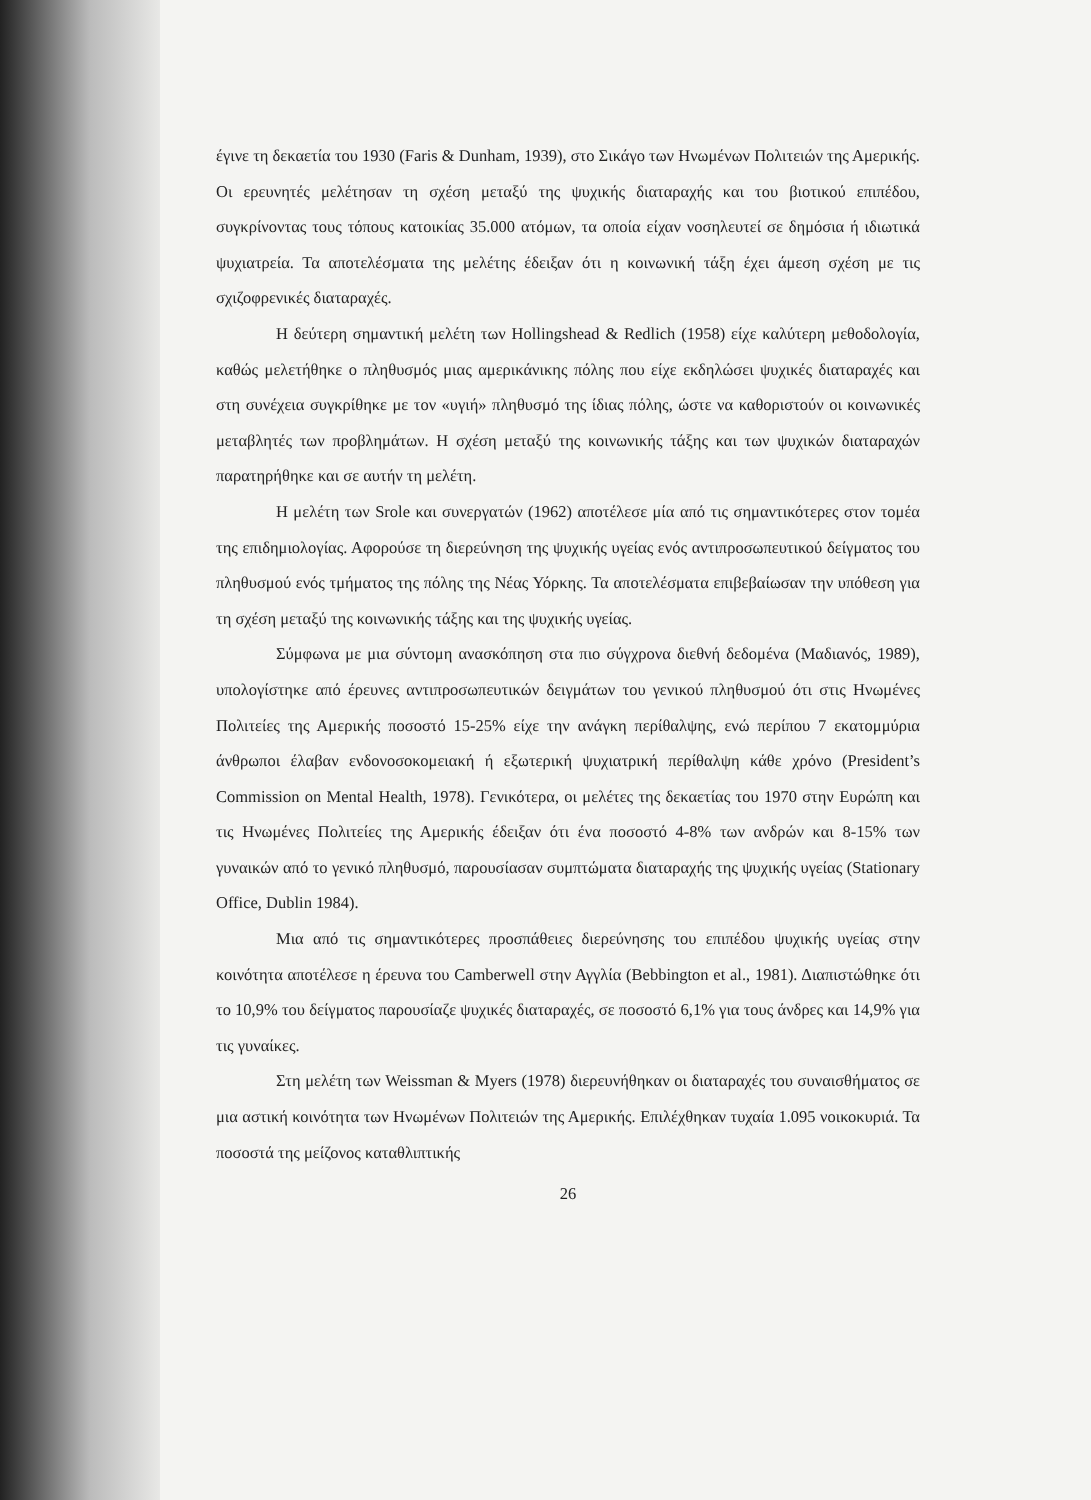έγινε τη δεκαετία του 1930 (Faris & Dunham, 1939), στο Σικάγο των Ηνωμένων Πολιτειών της Αμερικής. Οι ερευνητές μελέτησαν τη σχέση μεταξύ της ψυχικής διαταραχής και του βιοτικού επιπέδου, συγκρίνοντας τους τόπους κατοικίας 35.000 ατόμων, τα οποία είχαν νοσηλευτεί σε δημόσια ή ιδιωτικά ψυχιατρεία. Τα αποτελέσματα της μελέτης έδειξαν ότι η κοινωνική τάξη έχει άμεση σχέση με τις σχιζοφρενικές διαταραχές.
Η δεύτερη σημαντική μελέτη των Hollingshead & Redlich (1958) είχε καλύτερη μεθοδολογία, καθώς μελετήθηκε ο πληθυσμός μιας αμερικάνικης πόλης που είχε εκδηλώσει ψυχικές διαταραχές και στη συνέχεια συγκρίθηκε με τον «υγιή» πληθυσμό της ίδιας πόλης, ώστε να καθοριστούν οι κοινωνικές μεταβλητές των προβλημάτων. Η σχέση μεταξύ της κοινωνικής τάξης και των ψυχικών διαταραχών παρατηρήθηκε και σε αυτήν τη μελέτη.
Η μελέτη των Srole και συνεργατών (1962) αποτέλεσε μία από τις σημαντικότερες στον τομέα της επιδημιολογίας. Αφορούσε τη διερεύνηση της ψυχικής υγείας ενός αντιπροσωπευτικού δείγματος του πληθυσμού ενός τμήματος της πόλης της Νέας Υόρκης. Τα αποτελέσματα επιβεβαίωσαν την υπόθεση για τη σχέση μεταξύ της κοινωνικής τάξης και της ψυχικής υγείας.
Σύμφωνα με μια σύντομη ανασκόπηση στα πιο σύγχρονα διεθνή δεδομένα (Μαδιανός, 1989), υπολογίστηκε από έρευνες αντιπροσωπευτικών δειγμάτων του γενικού πληθυσμού ότι στις Ηνωμένες Πολιτείες της Αμερικής ποσοστό 15-25% είχε την ανάγκη περίθαλψης, ενώ περίπου 7 εκατομμύρια άνθρωποι έλαβαν ενδονοσοκομειακή ή εξωτερική ψυχιατρική περίθαλψη κάθε χρόνο (President’s Commission on Mental Health, 1978). Γενικότερα, οι μελέτες της δεκαετίας του 1970 στην Ευρώπη και τις Ηνωμένες Πολιτείες της Αμερικής έδειξαν ότι ένα ποσοστό 4-8% των ανδρών και 8-15% των γυναικών από το γενικό πληθυσμό, παρουσίασαν συμπτώματα διαταραχής της ψυχικής υγείας (Stationary Office, Dublin 1984).
Μια από τις σημαντικότερες προσπάθειες διερεύνησης του επιπέδου ψυχικής υγείας στην κοινότητα αποτέλεσε η έρευνα του Camberwell στην Αγγλία (Bebbington et al., 1981). Διαπιστώθηκε ότι το 10,9% του δείγματος παρουσίαζε ψυχικές διαταραχές, σε ποσοστό 6,1% για τους άνδρες και 14,9% για τις γυναίκες.
Στη μελέτη των Weissman & Myers (1978) διερευνήθηκαν οι διαταραχές του συναισθήματος σε μια αστική κοινότητα των Ηνωμένων Πολιτειών της Αμερικής. Επιλέχθηκαν τυχαία 1.095 νοικοκυριά. Τα ποσοστά της μείζονος καταθλιπτικής
26